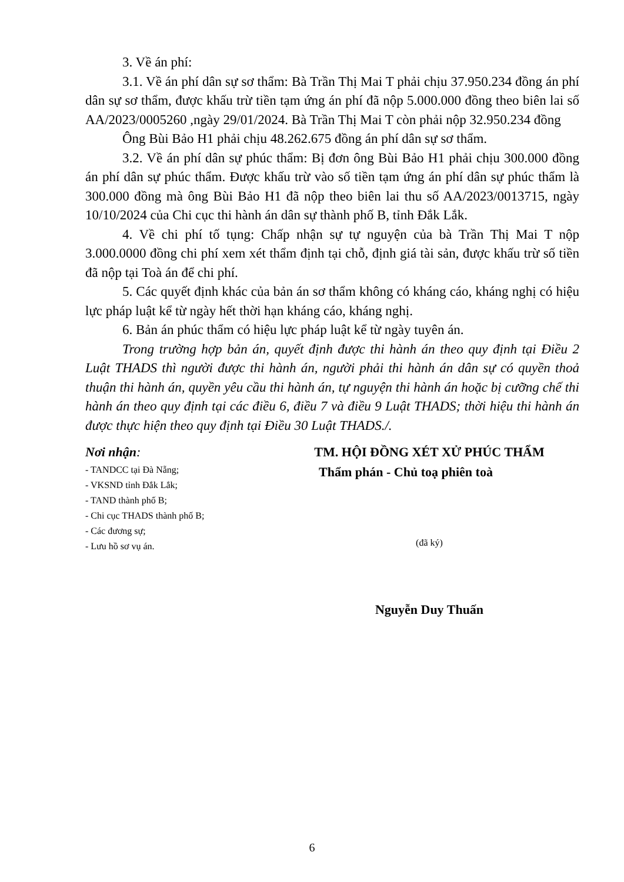3. Về án phí:
3.1. Về án phí dân sự sơ thẩm: Bà Trần Thị Mai T phải chịu 37.950.234 đồng án phí dân sự sơ thẩm, được khấu trừ tiền tạm ứng án phí đã nộp 5.000.000 đồng theo biên lai số AA/2023/0005260 ,ngày 29/01/2024. Bà Trần Thị Mai T còn phải nộp 32.950.234 đồng
Ông Bùi Bảo H1 phải chịu 48.262.675 đồng án phí dân sự sơ thẩm.
3.2. Về án phí dân sự phúc thẩm: Bị đơn ông Bùi Bảo H1 phải chịu 300.000 đồng án phí dân sự phúc thẩm. Được khấu trừ vào số tiền tạm ứng án phí dân sự phúc thẩm là 300.000 đồng mà ông Bùi Bảo H1 đã nộp theo biên lai thu số AA/2023/0013715, ngày 10/10/2024 của Chi cục thi hành án dân sự thành phố B, tỉnh Đắk Lắk.
4. Về chi phí tố tụng: Chấp nhận sự tự nguyện của bà Trần Thị Mai T nộp 3.000.0000 đồng chi phí xem xét thẩm định tại chỗ, định giá tài sản, được khấu trừ số tiền đã nộp tại Toà án để chi phí.
5. Các quyết định khác của bản án sơ thẩm không có kháng cáo, kháng nghị có hiệu lực pháp luật kể từ ngày hết thời hạn kháng cáo, kháng nghị.
6. Bản án phúc thẩm có hiệu lực pháp luật kể từ ngày tuyên án.
Trong trường hợp bản án, quyết định được thi hành án theo quy định tại Điều 2 Luật THADS thì người được thi hành án, người phải thi hành án dân sự có quyền thoả thuận thi hành án, quyền yêu cầu thi hành án, tự nguyện thi hành án hoặc bị cưỡng chế thi hành án theo quy định tại các điều 6, điều 7 và điều 9 Luật THADS; thời hiệu thi hành án được thực hiện theo quy định tại Điều 30 Luật THADS./.
Nơi nhận:
- TANDCC tại Đà Nẵng;
- VKSND tỉnh Đắk Lắk;
- TAND thành phố B;
- Chi cục THADS thành phố B;
- Các đương sự;
- Lưu hồ sơ vụ án.
TM. HỘI ĐỒNG XÉT XỬ PHÚC THẨM
Thẩm phán - Chủ toạ phiên toà
(đã ký)
Nguyễn Duy Thuấn
6